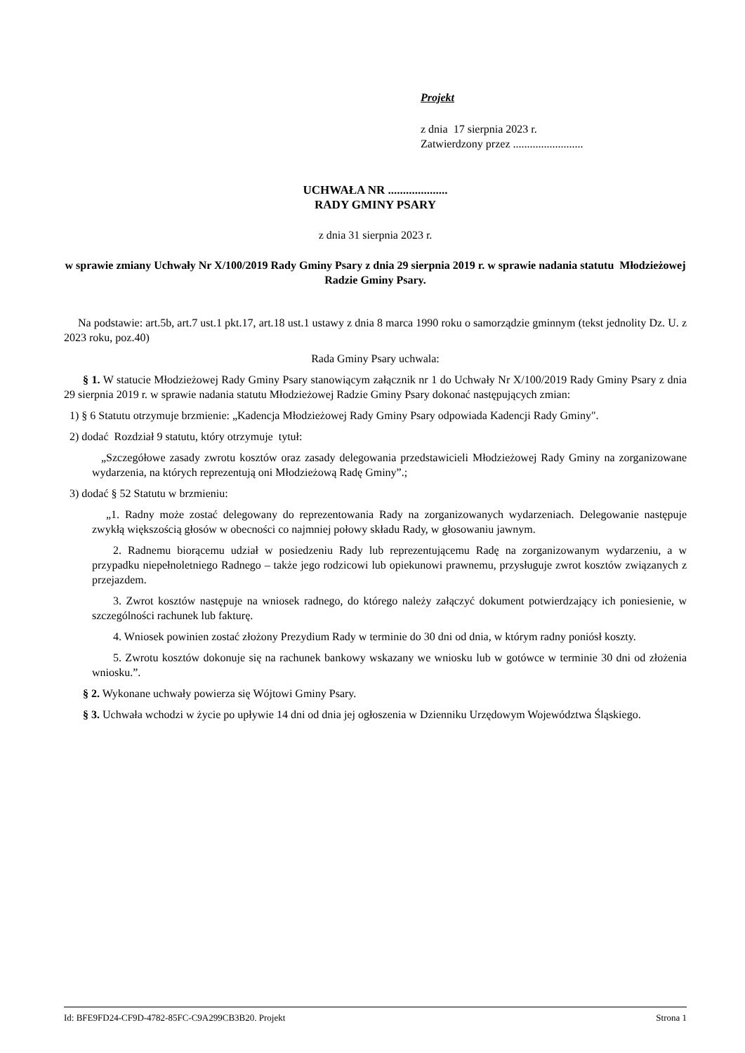Projekt
z dnia 17 sierpnia 2023 r.
Zatwierdzony przez .........................
UCHWAŁA NR ....................
RADY GMINY PSARY
z dnia 31 sierpnia 2023 r.
w sprawie zmiany Uchwały Nr X/100/2019 Rady Gminy Psary z dnia 29 sierpnia 2019 r. w sprawie nadania statutu Młodzieżowej Radzie Gminy Psary.
Na podstawie: art.5b, art.7 ust.1 pkt.17, art.18 ust.1 ustawy z dnia 8 marca 1990 roku o samorządzie gminnym (tekst jednolity Dz. U. z 2023 roku, poz.40)
Rada Gminy Psary uchwala:
§ 1. W statucie Młodzieżowej Rady Gminy Psary stanowiącym załącznik nr 1 do Uchwały Nr X/100/2019 Rady Gminy Psary z dnia 29 sierpnia 2019 r. w sprawie nadania statutu Młodzieżowej Radzie Gminy Psary dokonać następujących zmian:
1) § 6 Statutu otrzymuje brzmienie: „Kadencja Młodzieżowej Rady Gminy Psary odpowiada Kadencji Rady Gminy".
2) dodać Rozdział 9 statutu, który otrzymuje tytuł:
„Szczegółowe zasady zwrotu kosztów oraz zasady delegowania przedstawicieli Młodzieżowej Rady Gminy na zorganizowane wydarzenia, na których reprezentują oni Młodzieżową Radę Gminy”.;
3) dodać § 52 Statutu w brzmieniu:
„1. Radny może zostać delegowany do reprezentowania Rady na zorganizowanych wydarzeniach. Delegowanie następuje zwykłą większością głosów w obecności co najmniej połowy składu Rady, w głosowaniu jawnym.
2. Radnemu biorącemu udział w posiedzeniu Rady lub reprezentującemu Radę na zorganizowanym wydarzeniu, a w przypadku niepełnoletniego Radnego – także jego rodzicowi lub opiekunowi prawnemu, przysługuje zwrot kosztów związanych z przejazdem.
3. Zwrot kosztów następuje na wniosek radnego, do którego należy załączyć dokument potwierdzający ich poniesienie, w szczególności rachunek lub fakturę.
4. Wniosek powinien zostać złożony Prezydium Rady w terminie do 30 dni od dnia, w którym radny poniósł koszty.
5. Zwrotu kosztów dokonuje się na rachunek bankowy wskazany we wniosku lub w gotówce w terminie 30 dni od złożenia wniosku.”.
§ 2. Wykonane uchwały powierza się Wójtowi Gminy Psary.
§ 3. Uchwała wchodzi w życie po upływie 14 dni od dnia jej ogłoszenia w Dzienniku Urzędowym Województwa Śląskiego.
Id: BFE9FD24-CF9D-4782-85FC-C9A299CB3B20. Projekt Strona 1